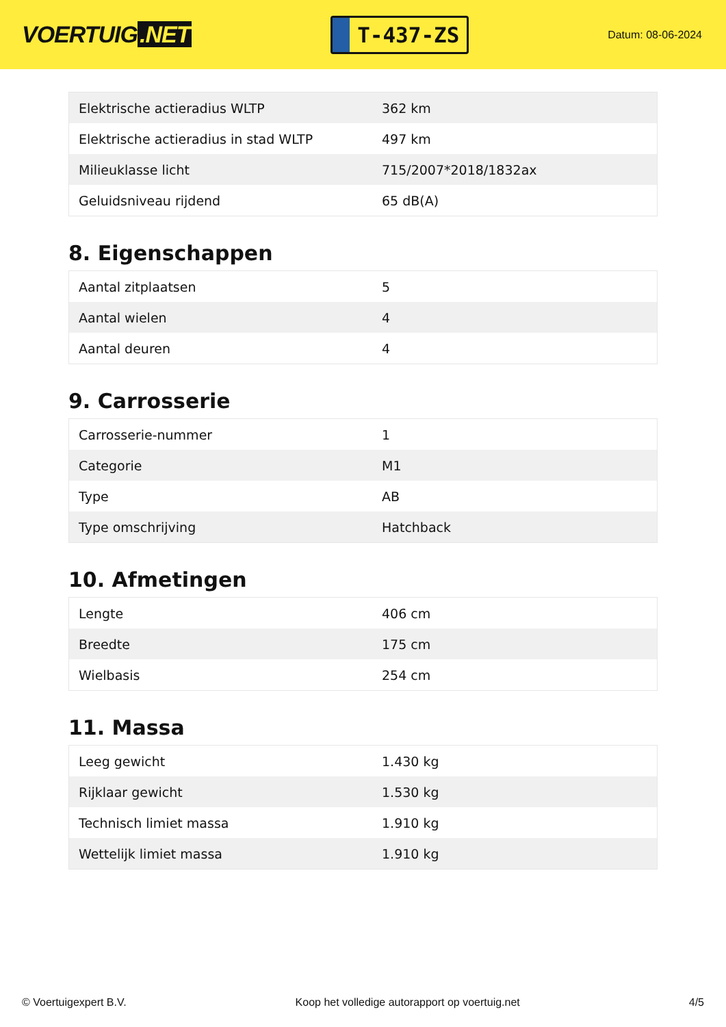VOERTUIG.NET
T-437-ZS
Datum: 08-06-2024
| Elektrische actieradius WLTP | 362 km |
| Elektrische actieradius in stad WLTP | 497 km |
| Milieuklasse licht | 715/2007*2018/1832ax |
| Geluidsniveau rijdend | 65 dB(A) |
8. Eigenschappen
| Aantal zitplaatsen | 5 |
| Aantal wielen | 4 |
| Aantal deuren | 4 |
9. Carrosserie
| Carrosserie-nummer | 1 |
| Categorie | M1 |
| Type | AB |
| Type omschrijving | Hatchback |
10. Afmetingen
| Lengte | 406 cm |
| Breedte | 175 cm |
| Wielbasis | 254 cm |
11. Massa
| Leeg gewicht | 1.430 kg |
| Rijklaar gewicht | 1.530 kg |
| Technisch limiet massa | 1.910 kg |
| Wettelijk limiet massa | 1.910 kg |
© Voertuigexpert B.V. Koop het volledige autorapport op voertuig.net 4/5